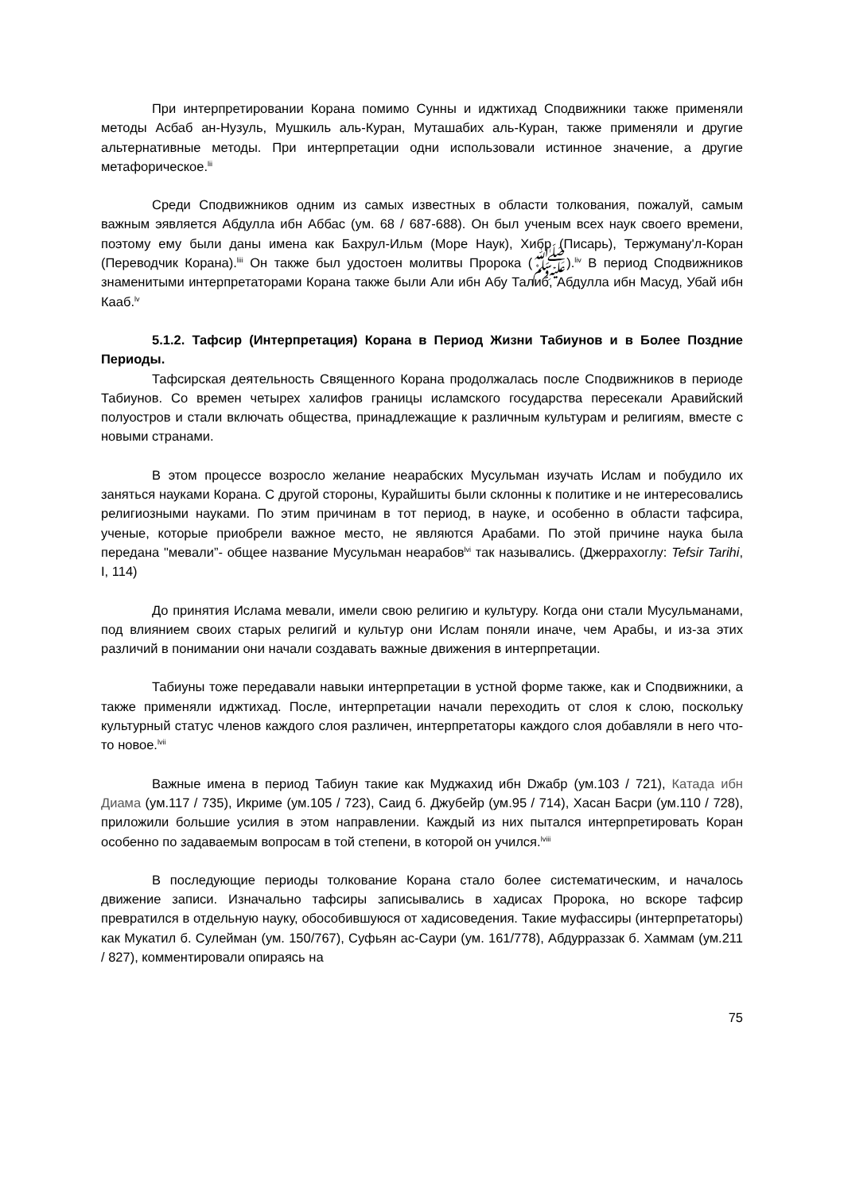При интерпретировании Корана помимо Сунны и иджтихад Сподвижники также применяли методы Асбаб ан-Нузуль, Мушкиль аль-Куран, Муташабих аль-Куран, также применяли и другие альтернативные методы. При интерпретации одни использовали истинное значение, а другие метафорическое.<sup>lii</sup>
Среди Сподвижников одним из самых известных в области толкования, пожалуй, самым важным эявляется Абдулла ибн Аббас (ум. 68 / 687-688). Он был ученым всех наук своего времени, поэтому ему были даны имена как Бахрул-Ильм (Море Наук), Хибр (Писарь), Тержуману'л-Коран (Переводчик Корана).<sup>liii</sup> Он также был удостоен молитвы Пророка (ﷺ).<sup>liv</sup> В период Сподвижников знаменитыми интерпретаторами Корана также были Али ибн Абу Талиб, Абдулла ибн Масуд, Убай ибн Кааб.<sup>lv</sup>
5.1.2. Тафсир (Интерпретация) Корана в Период Жизни Табиунов и в Более Поздние Периоды.
Тафсирская деятельность Священного Корана продолжалась после Сподвижников в периоде Табиунов. Со времен четырех халифов границы исламского государства пересекали Аравийский полуостров и стали включать общества, принадлежащие к различным культурам и религиям, вместе с новыми странами.
В этом процессе возросло желание неарабских Мусульман изучать Ислам и побудило их заняться науками Корана. С другой стороны, Курайшиты были склонны к политике и не интересовались религиозными науками. По этим причинам в тот период, в науке, и особенно в области тафсира, ученые, которые приобрели важное место, не являются Арабами. По этой причине наука была передана "мевали”- общее название Мусульман неарабов<sup>lvi</sup> так назывались. (Джеррахоглу: Tefsir Tarihi, I, 114)
До принятия Ислама мевали, имели свою религию и культуру. Когда они стали Мусульманами, под влиянием своих старых религий и культур они Ислам поняли иначе, чем Арабы, и из-за этих различий в понимании они начали создавать важные движения в интерпретации.
Табиуны тоже передавали навыки интерпретации в устной форме также, как и Сподвижники, а также применяли иджтихад. После, интерпретации начали переходить от слоя к слою, поскольку культурный статус членов каждого слоя различен, интерпретаторы каждого слоя добавляли в него что-то новое.<sup>lvii</sup>
Важные имена в период Табиун такие как Муджахид ибн Dжабр (ум.103 / 721), Катада ибн Диама (ум.117 / 735), Икриме (ум.105 / 723), Саид б. Джубейр (ум.95 / 714), Хасан Басри (ум.110 / 728), приложили большие усилия в этом направлении. Каждый из них пытался интерпретировать Коран особенно по задаваемым вопросам в той степени, в которой он учился.<sup>lviii</sup>
В последующие периоды толкование Корана стало более систематическим, и началось движение записи. Изначально тафсиры записывались в хадисах Пророка, но вскоре тафсир превратился в отдельную науку, обособившуюся от хадисоведения. Такие муфассиры (интерпретаторы) как Мукатил б. Сулейман (ум. 150/767), Суфьян ас-Саури (ум. 161/778), Абдурраззак б. Хаммам (ум.211 / 827), комментировали опираясь на
75